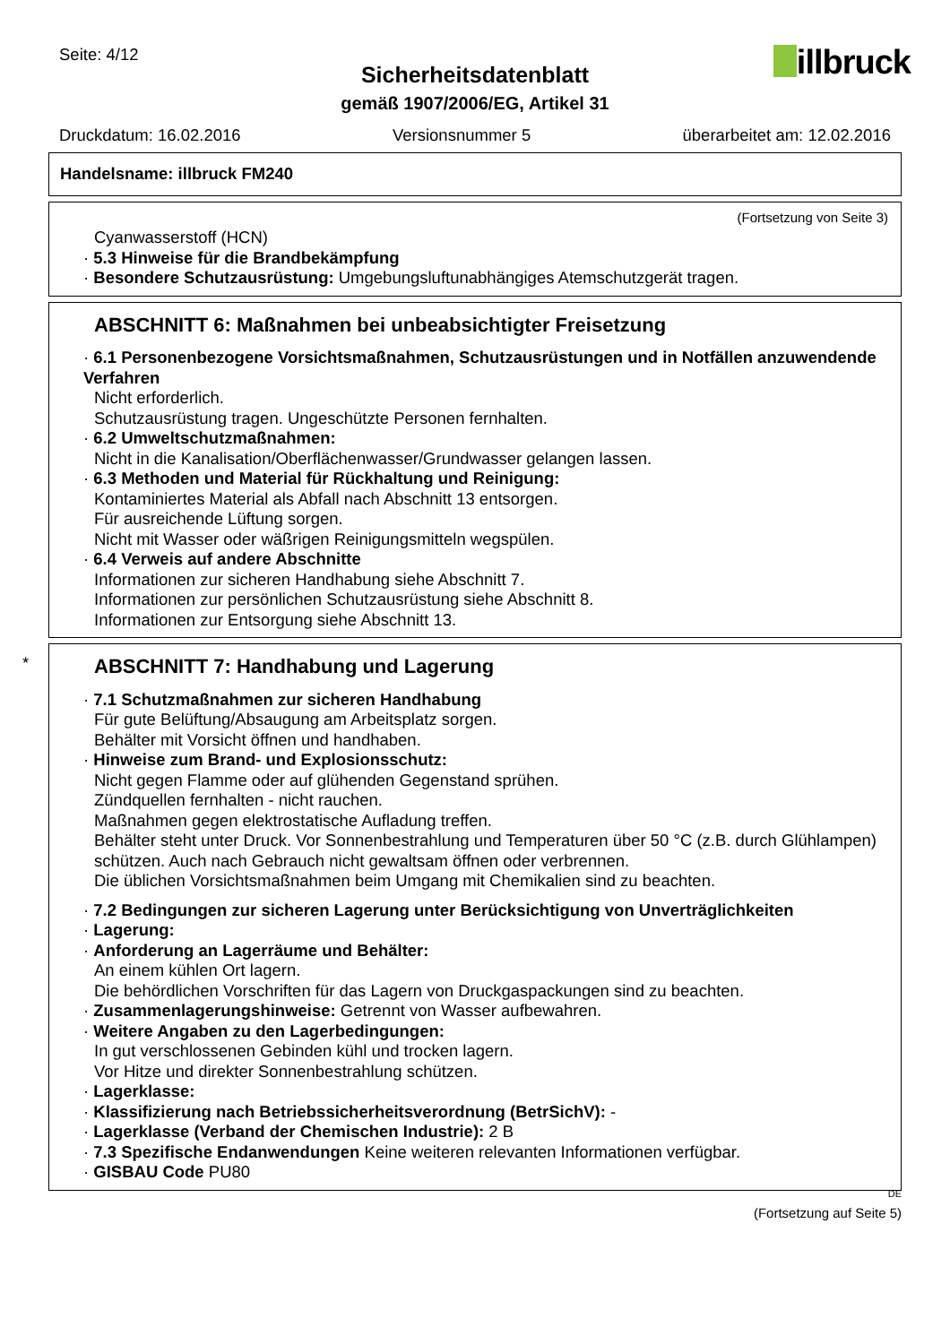Seite: 4/12 illbruck Sicherheitsdatenblatt
gemäß 1907/2006/EG, Artikel 31
Druckdatum: 16.02.2016 Versionsnummer 5 überarbeitet am: 12.02.2016
Handelsname: illbruck FM240
(Fortsetzung von Seite 3)
Cyanwasserstoff (HCN)
· 5.3 Hinweise für die Brandbekämpfung
· Besondere Schutzausrüstung: Umgebungsluftunabhängiges Atemschutzgerät tragen.
ABSCHNITT 6: Maßnahmen bei unbeabsichtigter Freisetzung
· 6.1 Personenbezogene Vorsichtsmaßnahmen, Schutzausrüstungen und in Notfällen anzuwendende Verfahren
Nicht erforderlich.
Schutzausrüstung tragen. Ungeschützte Personen fernhalten.
· 6.2 Umweltschutzmaßnahmen:
Nicht in die Kanalisation/Oberflächenwasser/Grundwasser gelangen lassen.
· 6.3 Methoden und Material für Rückhaltung und Reinigung:
Kontaminiertes Material als Abfall nach Abschnitt 13 entsorgen.
Für ausreichende Lüftung sorgen.
Nicht mit Wasser oder wäßrigen Reinigungsmitteln wegspülen.
· 6.4 Verweis auf andere Abschnitte
Informationen zur sicheren Handhabung siehe Abschnitt 7.
Informationen zur persönlichen Schutzausrüstung siehe Abschnitt 8.
Informationen zur Entsorgung siehe Abschnitt 13.
*
ABSCHNITT 7: Handhabung und Lagerung
· 7.1 Schutzmaßnahmen zur sicheren Handhabung
Für gute Belüftung/Absaugung am Arbeitsplatz sorgen.
Behälter mit Vorsicht öffnen und handhaben.
· Hinweise zum Brand- und Explosionsschutz:
Nicht gegen Flamme oder auf glühenden Gegenstand sprühen.
Zündquellen fernhalten - nicht rauchen.
Maßnahmen gegen elektrostatische Aufladung treffen.
Behälter steht unter Druck. Vor Sonnenbestrahlung und Temperaturen über 50 °C (z.B. durch Glühlampen) schützen. Auch nach Gebrauch nicht gewaltsam öffnen oder verbrennen.
Die üblichen Vorsichtsmaßnahmen beim Umgang mit Chemikalien sind zu beachten.
· 7.2 Bedingungen zur sicheren Lagerung unter Berücksichtigung von Unverträglichkeiten
· Lagerung:
· Anforderung an Lagerräume und Behälter:
An einem kühlen Ort lagern.
Die behördlichen Vorschriften für das Lagern von Druckgaspackungen sind zu beachten.
· Zusammenlagerungshinweise: Getrennt von Wasser aufbewahren.
· Weitere Angaben zu den Lagerbedingungen:
In gut verschlossenen Gebinden kühl und trocken lagern.
Vor Hitze und direkter Sonnenbestrahlung schützen.
· Lagerklasse:
· Klassifizierung nach Betriebssicherheitsverordnung (BetrSichV): -
· Lagerklasse (Verband der Chemischen Industrie): 2 B
· 7.3 Spezifische Endanwendungen Keine weiteren relevanten Informationen verfügbar.
· GISBAU Code PU80
DE
(Fortsetzung auf Seite 5)